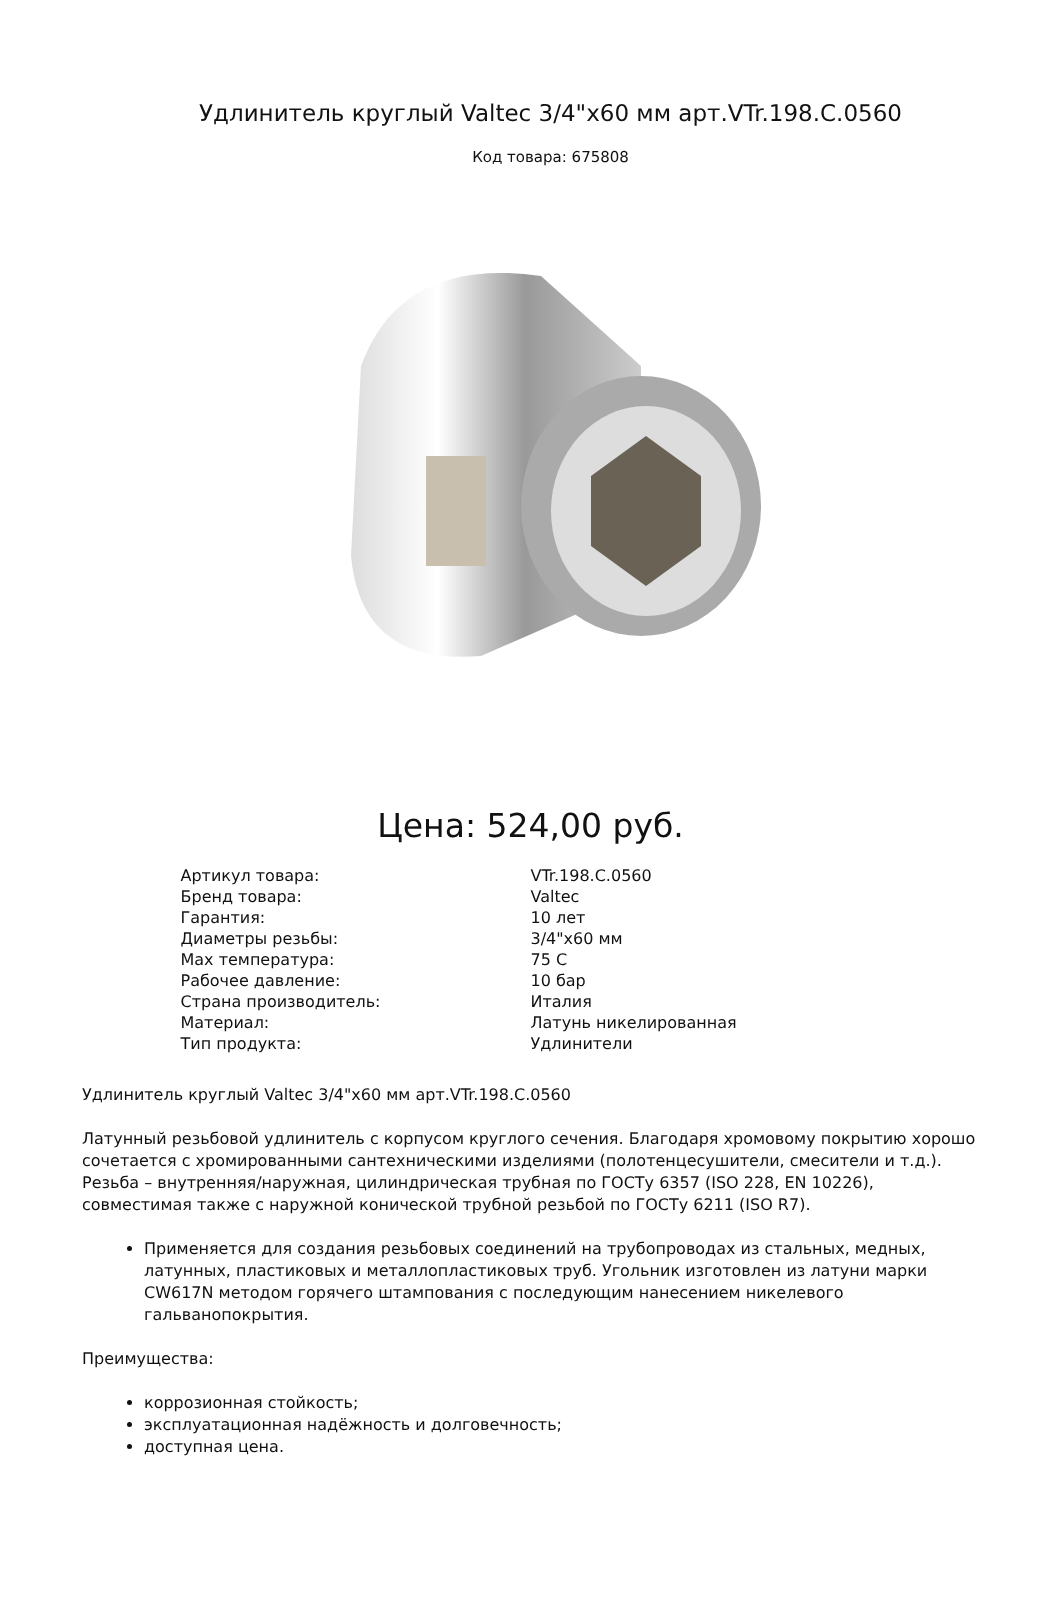Удлинитель круглый Valtec 3/4"x60 мм арт.VTr.198.C.0560
Код товара: 675808
Цена: 524,00 руб.
| Артикул товара: | VTr.198.C.0560 |
| Бренд товара: | Valtec |
| Гарантия: | 10 лет |
| Диаметры резьбы: | 3/4"x60 мм |
| Max температура: | 75 C |
| Рабочее давление: | 10 бар |
| Страна производитель: | Италия |
| Материал: | Латунь никелированная |
| Тип продукта: | Удлинители |
Удлинитель круглый Valtec 3/4"x60 мм арт.VTr.198.C.0560
Латунный резьбовой удлинитель с корпусом круглого сечения. Благодаря хромовому покрытию хорошо сочетается с хромированными сантехническими изделиями (полотенцесушители, смесители и т.д.). Резьба – внутренняя/наружная, цилиндрическая трубная по ГОСТу 6357 (ISO 228, EN 10226), совместимая также с наружной конической трубной резьбой по ГОСТу 6211 (ISO R7).
Применяется для создания резьбовых соединений на трубопроводах из стальных, медных, латунных, пластиковых и металлопластиковых труб. Угольник изготовлен из латуни марки CW617N методом горячего штампования с последующим нанесением никелевого гальванопокрытия.
Преимущества:
коррозионная стойкость;
эксплуатационная надёжность и долговечность;
доступная цена.